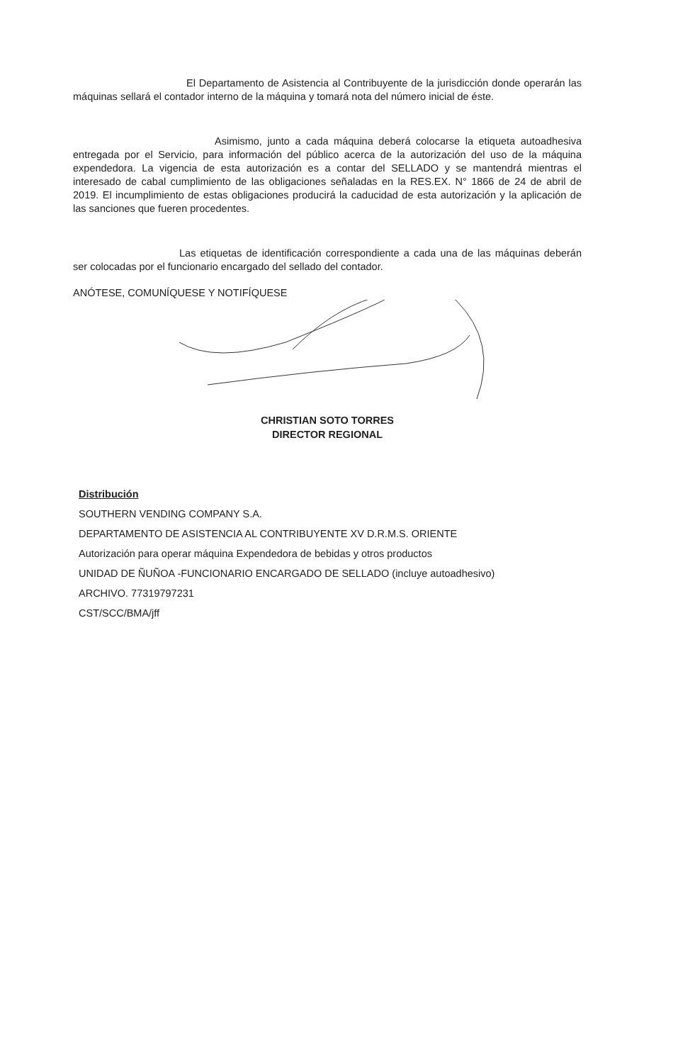El Departamento de Asistencia al Contribuyente de la jurisdicción donde operarán las máquinas sellará el contador interno de la máquina y tomará nota del número inicial de éste.
Asimismo, junto a cada máquina deberá colocarse la etiqueta autoadhesiva entregada por el Servicio, para información del público acerca de la autorización del uso de la máquina expendedora. La vigencia de esta autorización es a contar del SELLADO y se mantendrá mientras el interesado de cabal cumplimiento de las obligaciones señaladas en la RES.EX. N° 1866 de 24 de abril de 2019. El incumplimiento de estas obligaciones producirá la caducidad de esta autorización y la aplicación de las sanciones que fueren procedentes.
Las etiquetas de identificación correspondiente a cada una de las máquinas deberán ser colocadas por el funcionario encargado del sellado del contador.
ANÓTESE, COMUNÍQUESE Y NOTIFÍQUESE
CHRISTIAN SOTO TORRES
DIRECTOR REGIONAL
Distribución
SOUTHERN VENDING COMPANY S.A.
DEPARTAMENTO DE ASISTENCIA AL CONTRIBUYENTE XV D.R.M.S. ORIENTE
Autorización para operar máquina Expendedora de bebidas y otros productos
UNIDAD DE ÑUÑOA -FUNCIONARIO ENCARGADO DE SELLADO (incluye autoadhesivo)
ARCHIVO. 77319797231
CST/SCC/BMA/jff